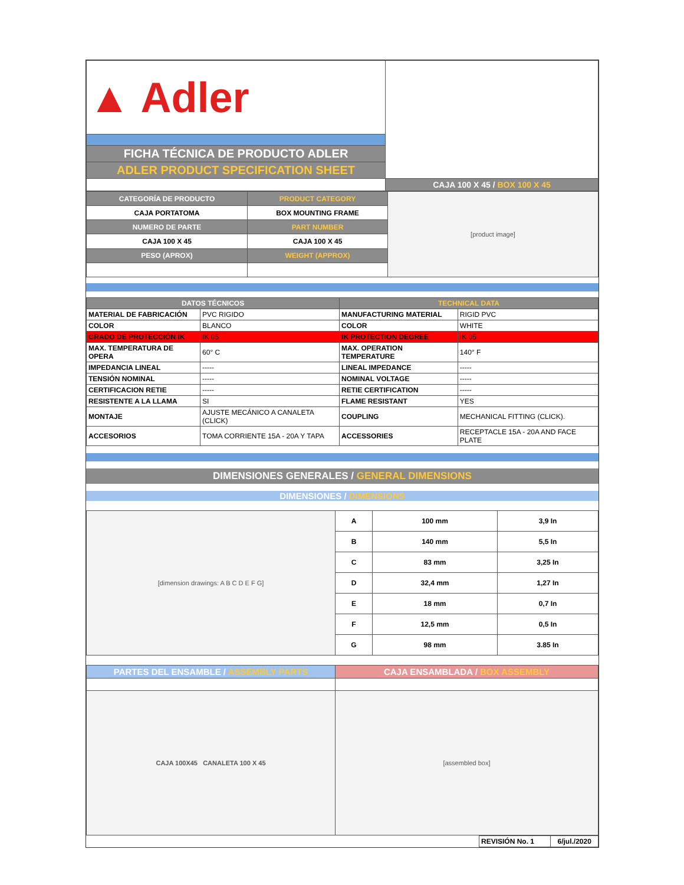| ▲ Adler | |
| FICHA TÉCNICA DE PRODUCTO ADLER | |
| ADLER PRODUCT SPECIFICATION SHEET | |
| | CAJA 100 X 45 / BOX 100 X 45 |
| CATEGORÍA DE PRODUCTO | PRODUCT CATEGORY | [product image] |
| CAJA PORTATOMA | BOX MOUNTING FRAME | |
| NUMERO DE PARTE | PART NUMBER | |
| CAJA 100 X 45 | CAJA 100 X 45 | |
| PESO (APROX) | WEIGHT (APPROX) | |
| DATOS TÉCNICOS | | TECHNICAL DATA | |
| --- | --- | --- | --- |
| MATERIAL DE FABRICACIÓN | PVC RIGIDO | MANUFACTURING MATERIAL | RIGID PVC |
| COLOR | BLANCO | COLOR | WHITE |
| GRADO DE PROTECCIÓN IK | IK 05 | IK PROTECTION DEGREE | IK 05 |
| MAX. TEMPERATURA DE OPERA | 60° C | MAX. OPERATION TEMPERATURE | 140° F |
| IMPEDANCIA LINEAL | ----- | LINEAL IMPEDANCE | ----- |
| TENSIÓN NOMINAL | ----- | NOMINAL VOLTAGE | ----- |
| CERTIFICACION RETIE | ----- | RETIE CERTIFICATION | ----- |
| RESISTENTE A LA LLAMA | SI | FLAME RESISTANT | YES |
| MONTAJE | AJUSTE MECÁNICO A CANALETA (CLICK) | COUPLING | MECHANICAL FITTING (CLICK). |
| ACCESORIOS | TOMA CORRIENTE 15A - 20A Y TAPA | ACCESSORIES | RECEPTACLE 15A - 20A AND FACE PLATE |
DIMENSIONES GENERALES / GENERAL DIMENSIONS
DIMENSIONES / DIMENSIONS
| [dimension drawings: A B C D E F G] | A | 100 mm | 3,9 In |
| | B | 140 mm | 5,5 In |
| | C | 83 mm | 3,25 In |
| | D | 32,4 mm | 1,27 In |
| | E | 18 mm | 0,7 In |
| | F | 12,5 mm | 0,5 In |
| | G | 98 mm | 3.85 In |
| PARTES DEL ENSAMBLE / ASSEMBLY PARTS | CAJA ENSAMBLADA / BOX ASSEMBLY |
| CAJA 100X45 CANALETA 100 X 45 | [assembled box] |
| | REVISIÓN No. 1 | 6/jul./2020 |